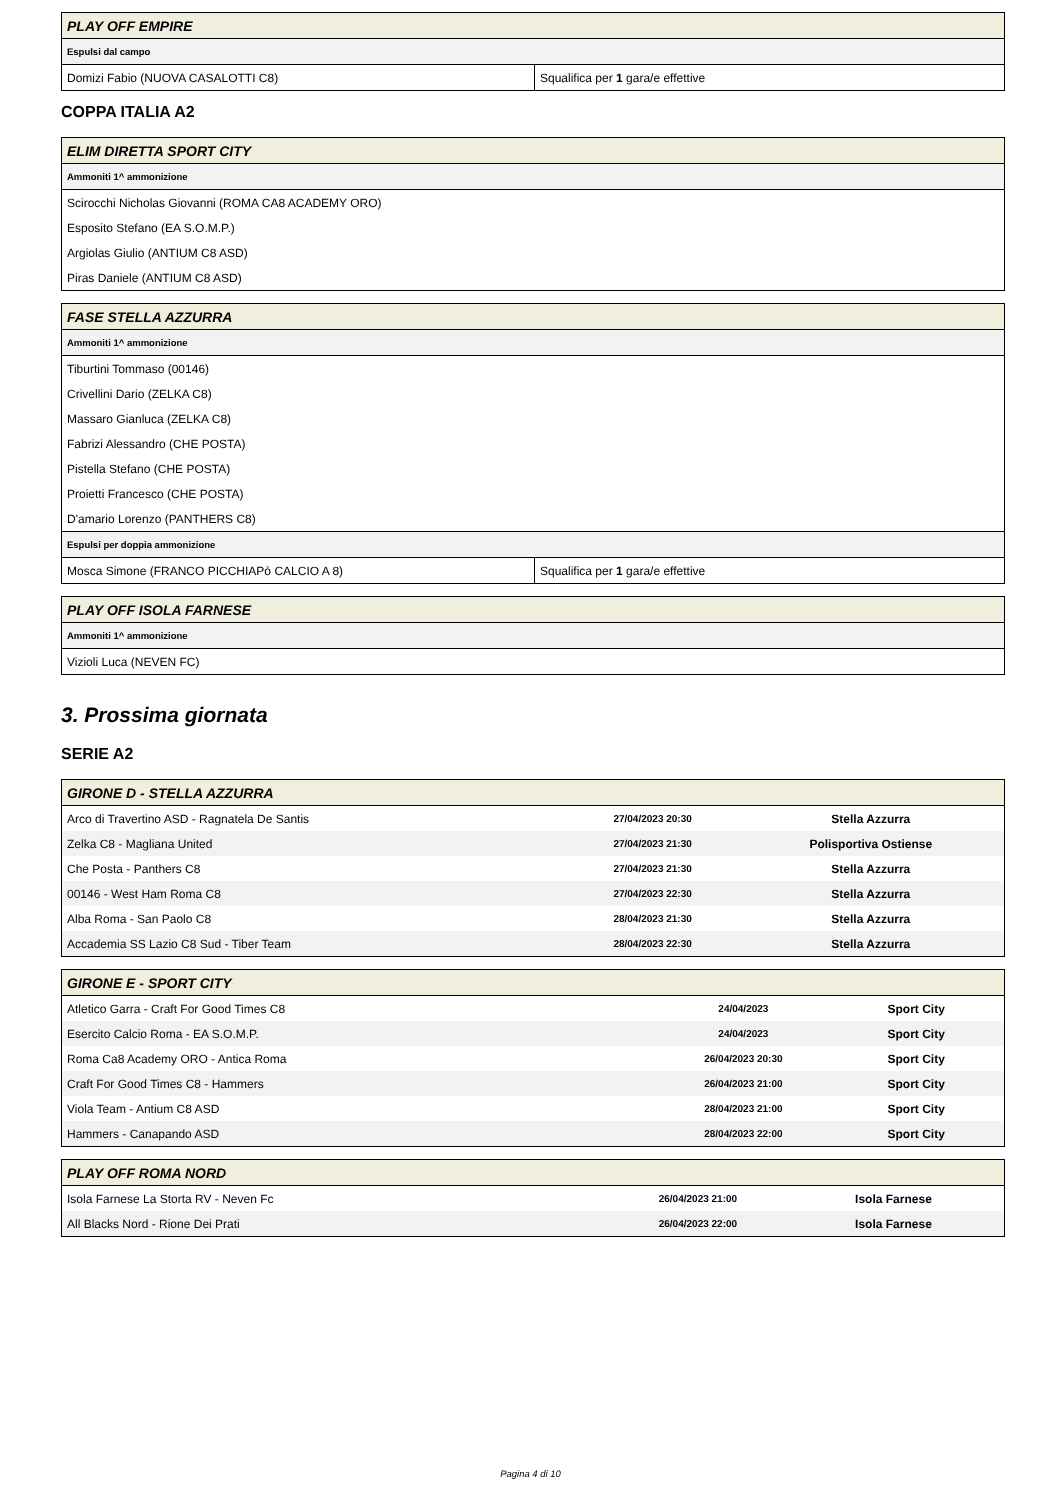| PLAY OFF EMPIRE | |
| --- | --- |
| Espulsi dal campo | |
| Domizi Fabio (NUOVA CASALOTTI C8) | Squalifica per 1 gara/e effettive |
COPPA ITALIA A2
| ELIM DIRETTA SPORT CITY |
| --- |
| Ammoniti 1^ ammonizione |
| Scirocchi Nicholas Giovanni (ROMA CA8 ACADEMY ORO) |
| Esposito Stefano (EA S.O.M.P.) |
| Argiolas Giulio (ANTIUM C8 ASD) |
| Piras Daniele (ANTIUM C8 ASD) |
| FASE STELLA AZZURRA | |
| --- | --- |
| Ammoniti 1^ ammonizione | |
| Tiburtini Tommaso (00146) | |
| Crivellini Dario (ZELKA C8) | |
| Massaro Gianluca (ZELKA C8) | |
| Fabrizi Alessandro (CHE POSTA) | |
| Pistella Stefano (CHE POSTA) | |
| Proietti Francesco (CHE POSTA) | |
| D'amario Lorenzo (PANTHERS C8) | |
| Espulsi per doppia ammonizione | |
| Mosca Simone (FRANCO PICCHIAPò CALCIO A 8) | Squalifica per 1 gara/e effettive |
| PLAY OFF ISOLA FARNESE |
| --- |
| Ammoniti 1^ ammonizione |
| Vizioli Luca (NEVEN FC) |
3. Prossima giornata
SERIE A2
| GIRONE D - STELLA AZZURRA | | |
| --- | --- | --- |
| Arco di Travertino ASD - Ragnatela De Santis | 27/04/2023 20:30 | Stella Azzurra |
| Zelka C8 - Magliana United | 27/04/2023 21:30 | Polisportiva Ostiense |
| Che Posta - Panthers C8 | 27/04/2023 21:30 | Stella Azzurra |
| 00146 - West Ham Roma C8 | 27/04/2023 22:30 | Stella Azzurra |
| Alba Roma - San Paolo C8 | 28/04/2023 21:30 | Stella Azzurra |
| Accademia SS Lazio C8 Sud - Tiber Team | 28/04/2023 22:30 | Stella Azzurra |
| GIRONE E - SPORT CITY | | |
| --- | --- | --- |
| Atletico Garra - Craft For Good Times C8 | 24/04/2023 | Sport City |
| Esercito Calcio Roma - EA S.O.M.P. | 24/04/2023 | Sport City |
| Roma Ca8 Academy ORO - Antica Roma | 26/04/2023 20:30 | Sport City |
| Craft For Good Times C8 - Hammers | 26/04/2023 21:00 | Sport City |
| Viola Team - Antium C8 ASD | 28/04/2023 21:00 | Sport City |
| Hammers - Canapando ASD | 28/04/2023 22:00 | Sport City |
| PLAY OFF ROMA NORD | | |
| --- | --- | --- |
| Isola Farnese La Storta RV - Neven Fc | 26/04/2023 21:00 | Isola Farnese |
| All Blacks Nord - Rione Dei Prati | 26/04/2023 22:00 | Isola Farnese |
Pagina 4 di 10